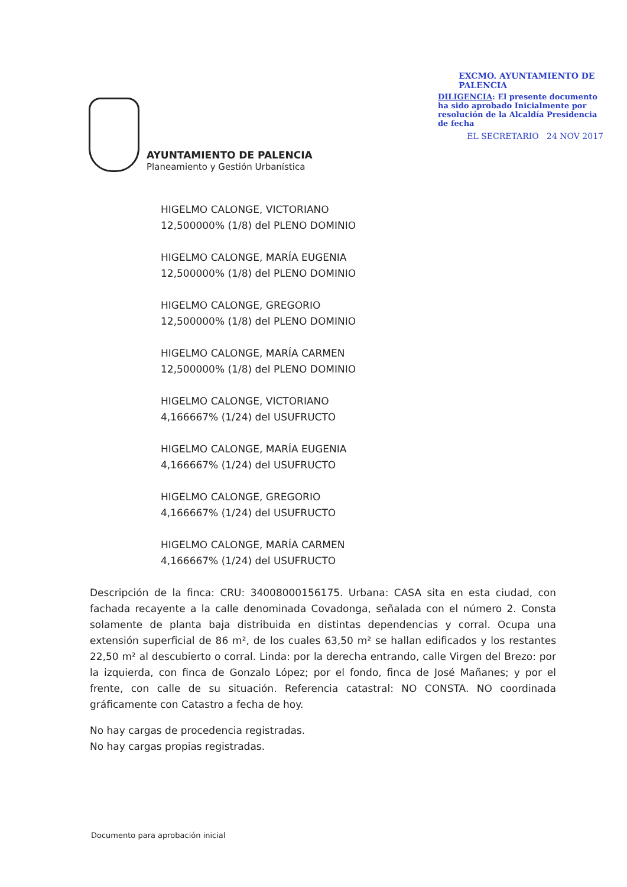AYUNTAMIENTO DE PALENCIA
Planeamiento y Gestión Urbanística
EXCMO. AYUNTAMIENTO DE PALENCIA
DILIGENCIA: El presente documento ha sido aprobado Inicialmente por resolución de la Alcaldía Presidencia de fecha
EL SECRETARIO 24 NOV 2017
HIGELMO CALONGE, VICTORIANO
12,500000% (1/8) del PLENO DOMINIO
HIGELMO CALONGE, MARÍA EUGENIA
12,500000% (1/8) del PLENO DOMINIO
HIGELMO CALONGE, GREGORIO
12,500000% (1/8) del PLENO DOMINIO
HIGELMO CALONGE, MARÍA CARMEN
12,500000% (1/8) del PLENO DOMINIO
HIGELMO CALONGE, VICTORIANO
4,166667% (1/24) del USUFRUCTO
HIGELMO CALONGE, MARÍA EUGENIA
4,166667% (1/24) del USUFRUCTO
HIGELMO CALONGE, GREGORIO
4,166667% (1/24) del USUFRUCTO
HIGELMO CALONGE, MARÍA CARMEN
4,166667% (1/24) del USUFRUCTO
Descripción de la finca: CRU: 34008000156175. Urbana: CASA sita en esta ciudad, con fachada recayente a la calle denominada Covadonga, señalada con el número 2. Consta solamente de planta baja distribuida en distintas dependencias y corral. Ocupa una extensión superficial de 86 m², de los cuales 63,50 m² se hallan edificados y los restantes 22,50 m² al descubierto o corral. Linda: por la derecha entrando, calle Virgen del Brezo: por la izquierda, con finca de Gonzalo López; por el fondo, finca de José Mañanes; y por el frente, con calle de su situación. Referencia catastral: NO CONSTA. NO coordinada gráficamente con Catastro a fecha de hoy.
No hay cargas de procedencia registradas.
No hay cargas propias registradas.
Documento para aprobación inicial